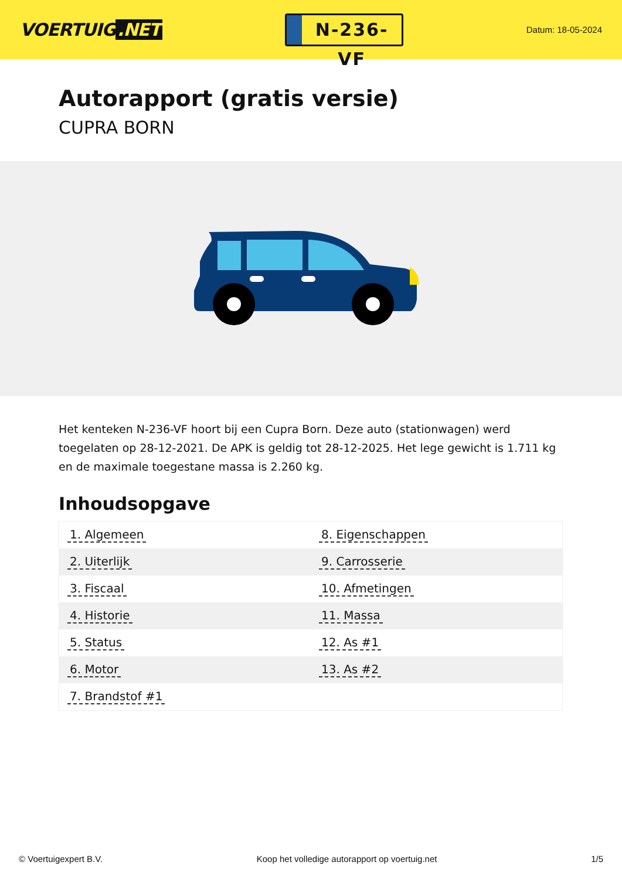VOERTUIG.NET
N-236-VF
Datum: 18-05-2024
Autorapport (gratis versie)
CUPRA BORN
Het kenteken N-236-VF hoort bij een Cupra Born. Deze auto (stationwagen) werd toegelaten op 28-12-2021. De APK is geldig tot 28-12-2025. Het lege gewicht is 1.711 kg en de maximale toegestane massa is 2.260 kg.
Inhoudsopgave
| 1. Algemeen | 8. Eigenschappen |
| 2. Uiterlijk | 9. Carrosserie |
| 3. Fiscaal | 10. Afmetingen |
| 4. Historie | 11. Massa |
| 5. Status | 12. As #1 |
| 6. Motor | 13. As #2 |
| 7. Brandstof #1 | |
© Voertuigexpert B.V. Koop het volledige autorapport op voertuig.net
1/5